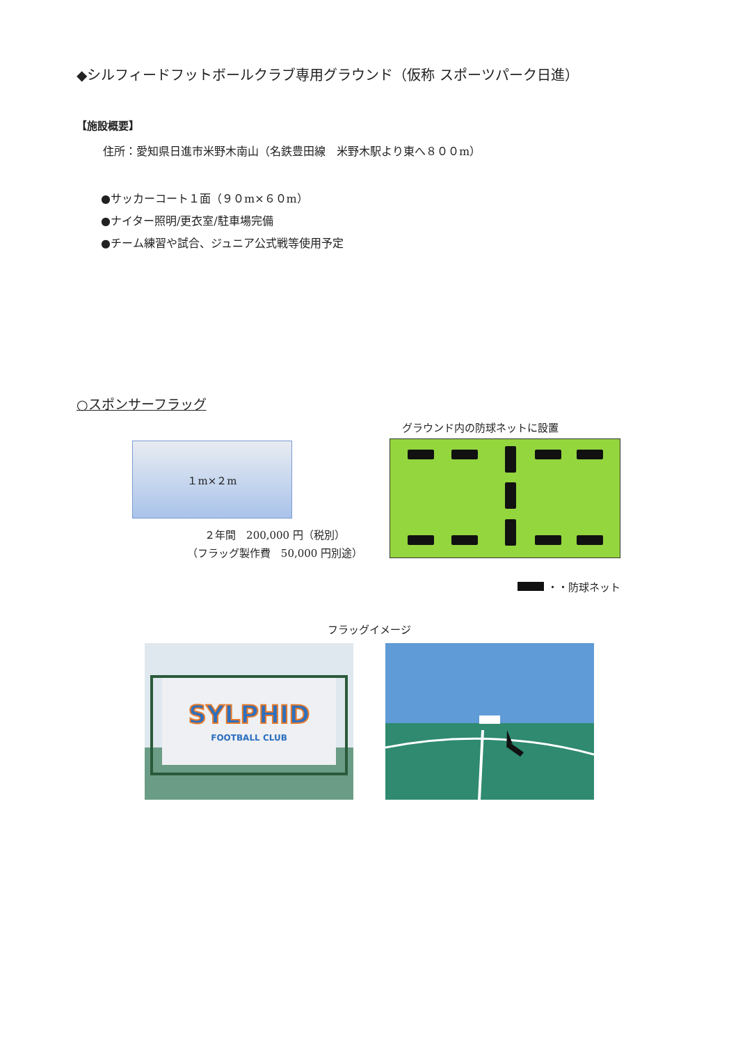◆シルフィードフットボールクラブ専用グラウンド（仮称 スポーツパーク日進）
【施設概要】
住所：愛知県日進市米野木南山（名鉄豊田線　米野木駅より東へ８００m）
●サッカーコート１面（９０m×６０m）
●ナイター照明/更衣室/駐車場完備
●チーム練習や試合、ジュニア公式戦等使用予定
○スポンサーフラッグ
１m×２m
２年間　200,000 円（税別）
（フラッグ製作費　50,000 円別途）
グラウンド内の防球ネットに設置
・・防球ネット
フラッグイメージ
SYLPHID
FOOTBALL CLUB